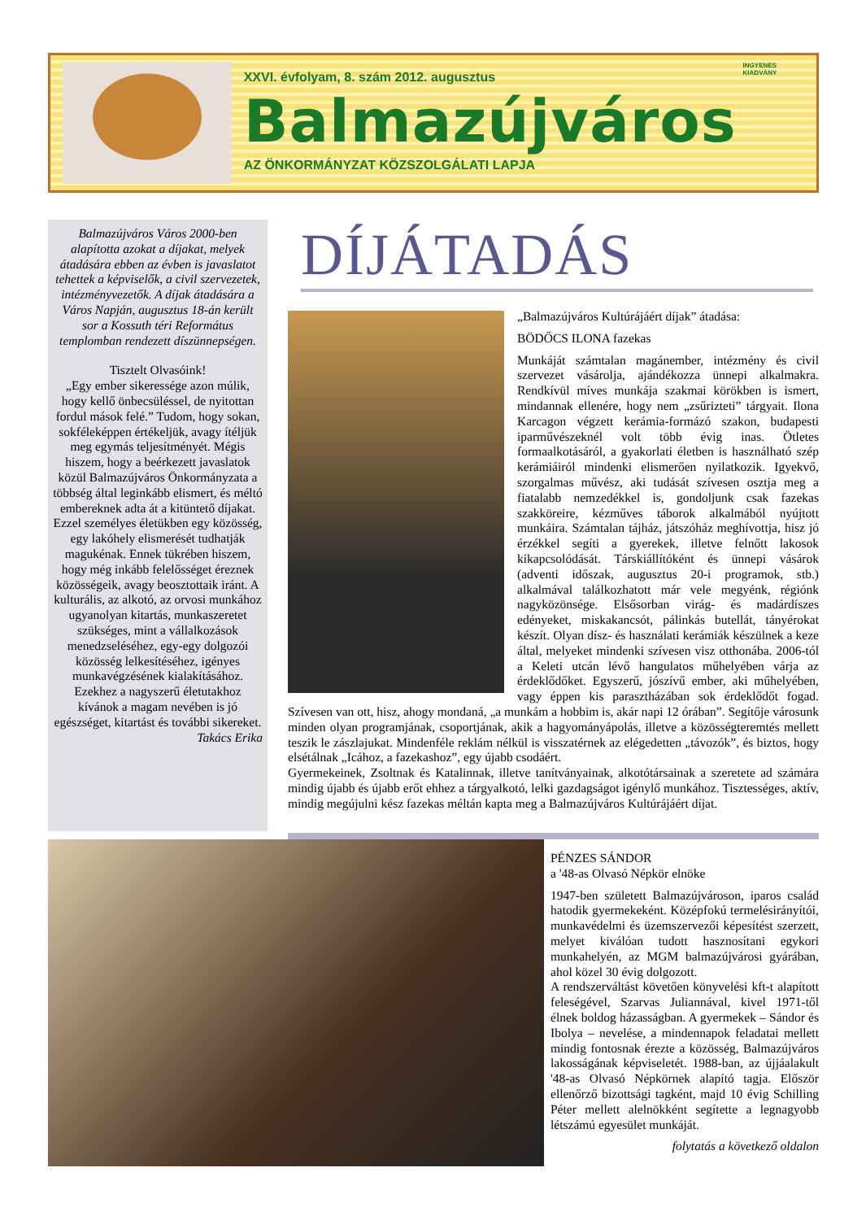XXVI. évfolyam, 8. szám 2012. augusztus
Balmazújváros
AZ ÖNKORMÁNYZAT KÖZSZOLGÁLATI LAPJA
INGYENES KIADVÁNY
Balmazújváros Város 2000-ben alapította azokat a díjakat, melyek átadására ebben az évben is javaslatot tehettek a képviselők, a civil szervezetek, intézményvezetők. A díjak átadására a Város Napján, augusztus 18-án került sor a Kossuth téri Református templomban rendezett díszünnepségen.
Tisztelt Olvasóink!
„Egy ember sikeressége azon múlik, hogy kellő önbecsüléssel, de nyitottan fordul mások felé.” Tudom, hogy sokan, sokféleképpen értékeljük, avagy ítéljük meg egymás teljesítményét. Mégis hiszem, hogy a beérkezett javaslatok közül Balmazújváros Önkormányzata a többség által leginkább elismert, és méltó embereknek adta át a kitüntető díjakat. Ezzel személyes életükben egy közösség, egy lakóhely elismerését tudhatják magukénak. Ennek tükrében hiszem, hogy még inkább felelősséget éreznek közösségeik, avagy beosztottaik iránt. A kulturális, az alkotó, az orvosi munkához ugyanolyan kitartás, munkaszeretet szükséges, mint a vállalkozások menedzseléséhez, egy-egy dolgozói közösség lelkesítéséhez, igényes munkavégzésének kialakításához. Ezekhez a nagyszerű életutakhoz kívánok a magam nevében is jó egészséget, kitartást és további sikereket.
Takács Erika
DÍJÁTADÁS
„Balmazújváros Kultúrájáért díjak” átadása:
BÖDŐCS ILONA fazekas
Munkáját számtalan magánember, intézmény és civil szervezet vásárolja, ajándékozza ünnepi alkalmakra. Rendkívül míves munkája szakmai körökben is ismert, mindannak ellenére, hogy nem „zsűrizteti” tárgyait. Ilona Karcagon végzett kerámia-formázó szakon, budapesti iparművészeknél volt több évig inas. Ötletes formaalkotásáról, a gyakorlati életben is használható szép kerámiáiról mindenki elismerően nyilatkozik. Igyekvő, szorgalmas művész, aki tudását szívesen osztja meg a fiatalabb nemzedékkel is, gondoljunk csak fazekas szakköreire, kézműves táborok alkalmából nyújtott munkáira. Számtalan tájház, játszóház meghívottja, hisz jó érzékkel segíti a gyerekek, illetve felnőtt lakosok kikapcsolódását. Társkiállítóként és ünnepi vásárok (adventi időszak, augusztus 20-i programok, stb.) alkalmával találkozhatott már vele megyénk, régiónk nagyközönsége. Elsősorban virág- és madárdíszes edényeket, miskakancsót, pálinkás butellát, tányérokat készít. Olyan dísz- és használati kerámiák készülnek a keze által, melyeket mindenki szívesen visz otthonába. 2006-tól a Keleti utcán lévő hangulatos műhelyében várja az érdeklődőket. Egyszerű, jószívű ember, aki műhelyében, vagy éppen kis parasztházában sok érdeklődőt fogad. Szívesen van ott, hisz, ahogy mondaná, „a munkám a hobbim is, akár napi 12 órában”. Segítője városunk minden olyan programjának, csoportjának, akik a hagyományápolás, illetve a közösségteremtés mellett teszik le zászlajukat. Mindenféle reklám nélkül is visszatérnek az elégedetten „távozók”, és biztos, hogy elsétálnak „Icához, a fazekashoz”, egy újabb csodáért.
Gyermekeinek, Zsoltnak és Katalinnak, illetve tanítványainak, alkotótársainak a szeretete ad számára mindig újabb és újabb erőt ehhez a tárgyalkotó, lelki gazdagságot igénylő munkához. Tisztességes, aktív, mindig megújulni kész fazekas méltán kapta meg a Balmazújváros Kultúrájáért díjat.
PÉNZES SÁNDOR
a '48-as Olvasó Népkör elnöke
1947-ben született Balmazújvároson, iparos család hatodik gyermekeként. Középfokú termelésirányítói, munkavédelmi és üzemszervezői képesítést szerzett, melyet kiválóan tudott hasznosítani egykori munkahelyén, az MGM balmazújvárosi gyárában, ahol közel 30 évig dolgozott.
A rendszerváltást követően könyvelési kft-t alapított feleségével, Szarvas Juliannával, kivel 1971-től élnek boldog házasságban. A gyermekek – Sándor és Ibolya – nevelése, a mindennapok feladatai mellett mindig fontosnak érezte a közösség, Balmazújváros lakosságának képviseletét. 1988-ban, az újjáalakult '48-as Olvasó Népkörnek alapító tagja. Először ellenőrző bizottsági tagként, majd 10 évig Schilling Péter mellett alelnökként segítette a legnagyobb létszámú egyesület munkáját.
folytatás a következő oldalon